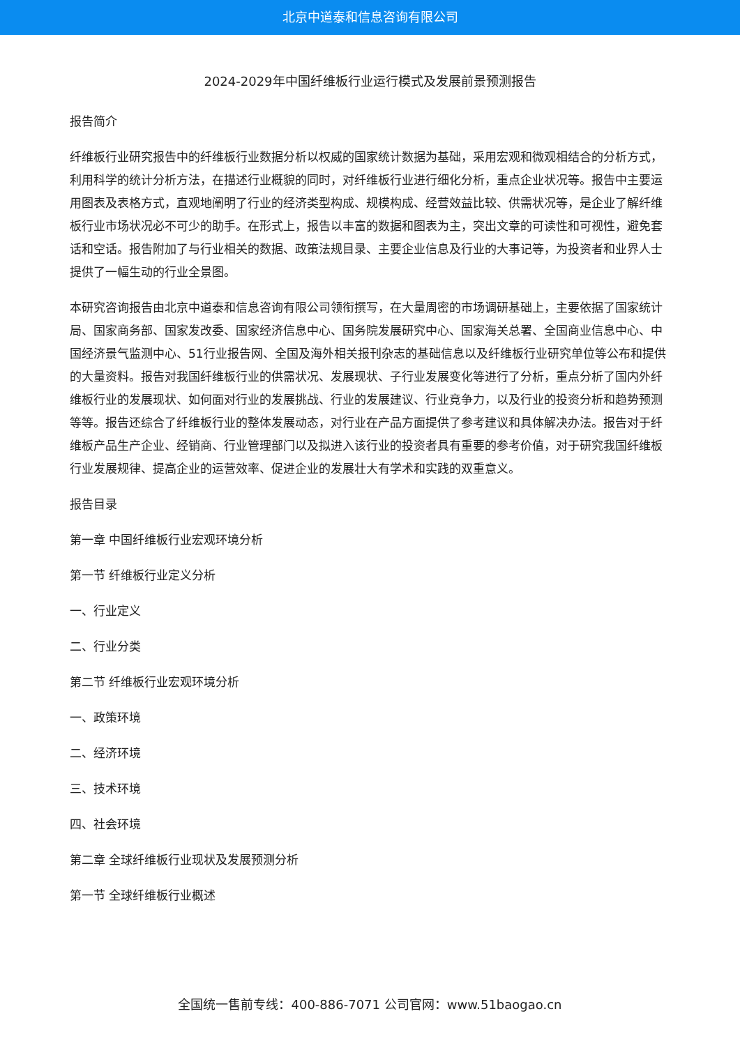北京中道泰和信息咨询有限公司
2024-2029年中国纤维板行业运行模式及发展前景预测报告
报告简介
纤维板行业研究报告中的纤维板行业数据分析以权威的国家统计数据为基础，采用宏观和微观相结合的分析方式，利用科学的统计分析方法，在描述行业概貌的同时，对纤维板行业进行细化分析，重点企业状况等。报告中主要运用图表及表格方式，直观地阐明了行业的经济类型构成、规模构成、经营效益比较、供需状况等，是企业了解纤维板行业市场状况必不可少的助手。在形式上，报告以丰富的数据和图表为主，突出文章的可读性和可视性，避免套话和空话。报告附加了与行业相关的数据、政策法规目录、主要企业信息及行业的大事记等，为投资者和业界人士提供了一幅生动的行业全景图。
本研究咨询报告由北京中道泰和信息咨询有限公司领衔撰写，在大量周密的市场调研基础上，主要依据了国家统计局、国家商务部、国家发改委、国家经济信息中心、国务院发展研究中心、国家海关总署、全国商业信息中心、中国经济景气监测中心、51行业报告网、全国及海外相关报刊杂志的基础信息以及纤维板行业研究单位等公布和提供的大量资料。报告对我国纤维板行业的供需状况、发展现状、子行业发展变化等进行了分析，重点分析了国内外纤维板行业的发展现状、如何面对行业的发展挑战、行业的发展建议、行业竞争力，以及行业的投资分析和趋势预测等等。报告还综合了纤维板行业的整体发展动态，对行业在产品方面提供了参考建议和具体解决办法。报告对于纤维板产品生产企业、经销商、行业管理部门以及拟进入该行业的投资者具有重要的参考价值，对于研究我国纤维板行业发展规律、提高企业的运营效率、促进企业的发展壮大有学术和实践的双重意义。
报告目录
第一章 中国纤维板行业宏观环境分析
第一节 纤维板行业定义分析
一、行业定义
二、行业分类
第二节 纤维板行业宏观环境分析
一、政策环境
二、经济环境
三、技术环境
四、社会环境
第二章 全球纤维板行业现状及发展预测分析
第一节 全球纤维板行业概述
全国统一售前专线：400-886-7071 公司官网：www.51baogao.cn